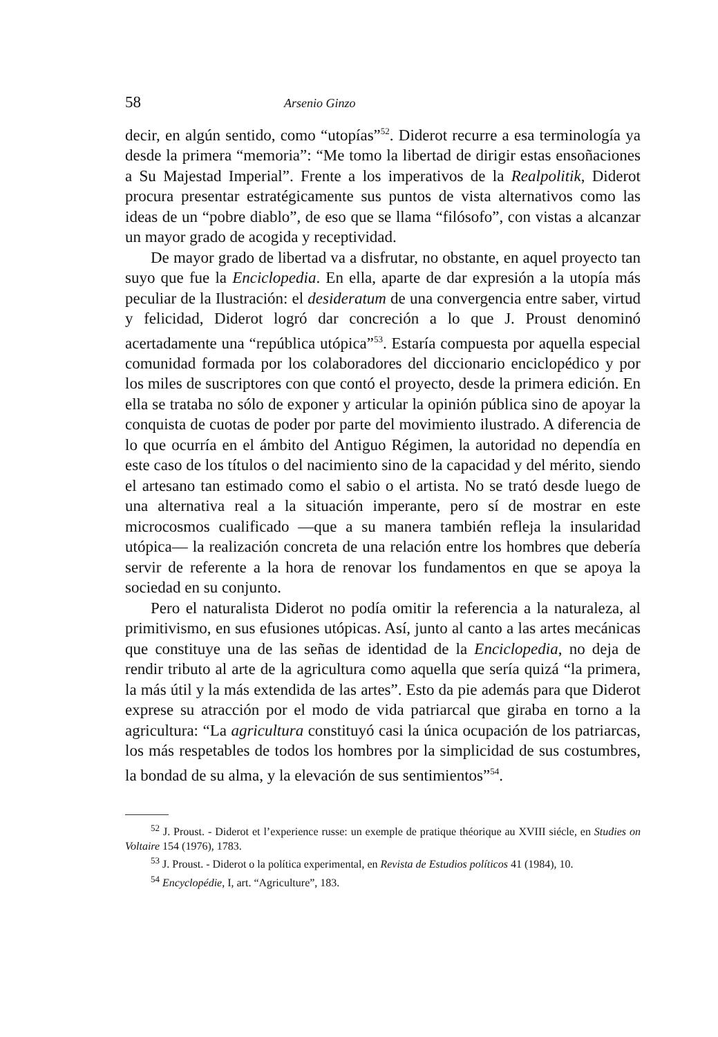58 Arsenio Ginzo
decir, en algún sentido, como “utopías”<sup>52</sup>. Diderot recurre a esa terminología ya desde la primera “memoria”: “Me tomo la libertad de dirigir estas ensoñaciones a Su Majestad Imperial”. Frente a los imperativos de la Realpolitik, Diderot procura presentar estratégicamente sus puntos de vista alternativos como las ideas de un “pobre diablo”, de eso que se llama “filósofo”, con vistas a alcanzar un mayor grado de acogida y receptividad.
De mayor grado de libertad va a disfrutar, no obstante, en aquel proyecto tan suyo que fue la Enciclopedia. En ella, aparte de dar expresión a la utopía más peculiar de la Ilustración: el desideratum de una convergencia entre saber, virtud y felicidad, Diderot logró dar concreción a lo que J. Proust denominó acertadamente una “república utópica”<sup>53</sup>. Estaría compuesta por aquella especial comunidad formada por los colaboradores del diccionario enciclopédico y por los miles de suscriptores con que contó el proyecto, desde la primera edición. En ella se trataba no sólo de exponer y articular la opinión pública sino de apoyar la conquista de cuotas de poder por parte del movimiento ilustrado. A diferencia de lo que ocurría en el ámbito del Antiguo Régimen, la autoridad no dependía en este caso de los títulos o del nacimiento sino de la capacidad y del mérito, siendo el artesano tan estimado como el sabio o el artista. No se trató desde luego de una alternativa real a la situación imperante, pero sí de mostrar en este microcosmos cualificado —que a su manera también refleja la insularidad utópica— la realización concreta de una relación entre los hombres que debería servir de referente a la hora de renovar los fundamentos en que se apoya la sociedad en su conjunto.
Pero el naturalista Diderot no podía omitir la referencia a la naturaleza, al primitivismo, en sus efusiones utópicas. Así, junto al canto a las artes mecánicas que constituye una de las señas de identidad de la Enciclopedia, no deja de rendir tributo al arte de la agricultura como aquella que sería quizá “la primera, la más útil y la más extendida de las artes”. Esto da pie además para que Diderot exprese su atracción por el modo de vida patriarcal que giraba en torno a la agricultura: “La agricultura constituyó casi la única ocupación de los patriarcas, los más respetables de todos los hombres por la simplicidad de sus costumbres, la bondad de su alma, y la elevación de sus sentimientos”<sup>54</sup>.
<sup>52</sup> J. Proust. - Diderot et l’experience russe: un exemple de pratique théorique au XVIII siécle, en Studies on Voltaire 154 (1976), 1783.
<sup>53</sup> J. Proust. - Diderot o la política experimental, en Revista de Estudios políticos 41 (1984), 10.
<sup>54</sup> Encyclopédie, I, art. “Agriculture”, 183.